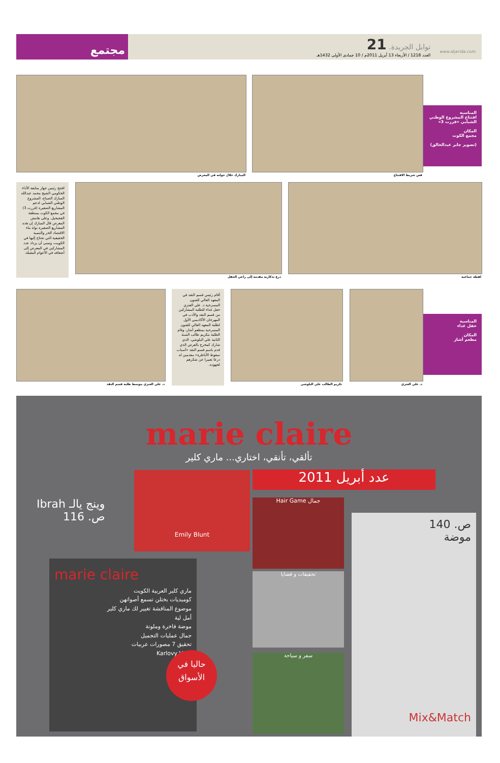مجتمع
توابل الجريدة. 21
العدد 1218 / الأربعاء 13 أبريل 2011م / 10 جمادى الأولى 1432هـ
www.aljarida.com
المناسبة
افتتاح المشروع الوطني الشبابي «قررت 3»
المكان
مجمع الكوت
(تصوير جابر عبدالخالق)
قص شريط الافتتاح
المبارك خلال جولته في المعرض
لقطة جماعية
درع تذكارية مقدمة إلى راعي الحفل
افتتح رئيس جهاز متابعة الأداء الحكومي الشيخ محمد عبدالله المبارك الصباح، المشروع الوطني الشبابي لدعم المشاريع الصغيرة (قررت 3) في مجمع الكوت بمنطقة الفحيحيل. وعلى هامش المعرض قال المبارك إن هذه المشاريع الصغيرة نواة بناء الاقتصاد الحر والتنمية الحقيقية التي نحتاج إليها في الكويت، وتمنى أن يزداد عدد المشاركين في المعرض إلى أضعافه في الأعوام المقبلة.
المناسبة
حفل غداء
المكان
مطعم أشاز
د. علي العنزي
تكريم الطالب علي البلوشي
أقام رئيس قسم النقد في المعهد العالي للفنون المسرحية د. علي العنزي حفل غداء للطلبة المشاركين من قسم النقد والأدب في المهرجان الأكاديمي الأول لطلبة المعهد العالي للفنون المسرحية بمطعم أشاز، وقام الطلبة بتكريم طالب السنة الثانية علي البلوشي، الذي شارك كمخرج بالعرض الذي قدم باسم قسم النقد «أسباب سقوط الأباطرة» مقدمين له درعا تعبيرا عن شكرهم لجهوده.
د. علي العنزي يتوسط طلبة قسم النقد
marie claire
تألقي، تأنقي، اختاري... ماري كلير
عدد أبريل 2011
وينج يالـ Ibrah
ص. 116
Emily Blunt
جمال Hair Game
تحقيقات و قضايا
سفر و سياحة
ص. 140
موضة
Mix&Match
marie claire
ماري كلير العربية الكويت
كوميديات بختلن تسمع أصواتهن
موضوع المناقشة تغيير لك ماري كلير
أمل لية
موضة فاخرة وملونة
جمال عمليات التجميل
تحقيق 7 مصورات عربيات
Karlovy Vary
حاليا في الأسواق